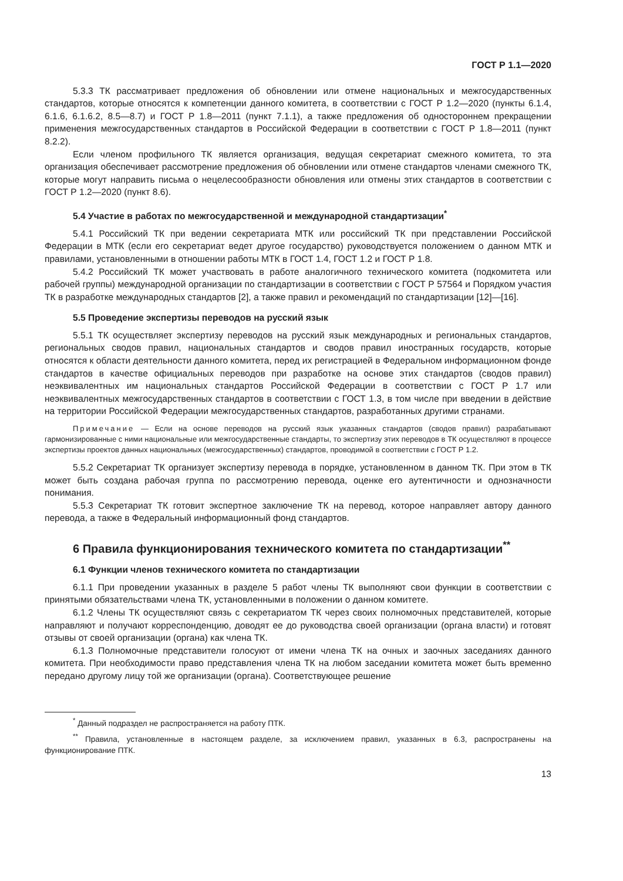ГОСТ Р 1.1—2020
5.3.3 ТК рассматривает предложения об обновлении или отмене национальных и межгосударственных стандартов, которые относятся к компетенции данного комитета, в соответствии с ГОСТ Р 1.2—2020 (пункты 6.1.4, 6.1.6, 6.1.6.2, 8.5—8.7) и ГОСТ Р 1.8—2011 (пункт 7.1.1), а также предложения об одностороннем прекращении применения межгосударственных стандартов в Российской Федерации в соответствии с ГОСТ Р 1.8—2011 (пункт 8.2.2).
Если членом профильного ТК является организация, ведущая секретариат смежного комитета, то эта организация обеспечивает рассмотрение предложения об обновлении или отмене стандартов членами смежного ТК, которые могут направить письма о нецелесообразности обновления или отмены этих стандартов в соответствии с ГОСТ Р 1.2—2020 (пункт 8.6).
5.4 Участие в работах по межгосударственной и международной стандартизации<sup>*</sup>
5.4.1 Российский ТК при ведении секретариата МТК или российский ТК при представлении Российской Федерации в МТК (если его секретариат ведет другое государство) руководствуется положением о данном МТК и правилами, установленными в отношении работы МТК в ГОСТ 1.4, ГОСТ 1.2 и ГОСТ Р 1.8.
5.4.2 Российский ТК может участвовать в работе аналогичного технического комитета (подкомитета или рабочей группы) международной организации по стандартизации в соответствии с ГОСТ Р 57564 и Порядком участия ТК в разработке международных стандартов [2], а также правил и рекомендаций по стандартизации [12]—[16].
5.5 Проведение экспертизы переводов на русский язык
5.5.1 ТК осуществляет экспертизу переводов на русский язык международных и региональных стандартов, региональных сводов правил, национальных стандартов и сводов правил иностранных государств, которые относятся к области деятельности данного комитета, перед их регистрацией в Федеральном информационном фонде стандартов в качестве официальных переводов при разработке на основе этих стандартов (сводов правил) неэквивалентных им национальных стандартов Российской Федерации в соответствии с ГОСТ Р 1.7 или неэквивалентных межгосударственных стандартов в соответствии с ГОСТ 1.3, в том числе при введении в действие на территории Российской Федерации межгосударственных стандартов, разработанных другими странами.
Примечание — Если на основе переводов на русский язык указанных стандартов (сводов правил) разрабатывают гармонизированные с ними национальные или межгосударственные стандарты, то экспертизу этих переводов в ТК осуществляют в процессе экспертизы проектов данных национальных (межгосударственных) стандартов, проводимой в соответствии с ГОСТ Р 1.2.
5.5.2 Секретариат ТК организует экспертизу перевода в порядке, установленном в данном ТК. При этом в ТК может быть создана рабочая группа по рассмотрению перевода, оценке его аутентичности и однозначности понимания.
5.5.3 Секретариат ТК готовит экспертное заключение ТК на перевод, которое направляет автору данного перевода, а также в Федеральный информационный фонд стандартов.
6 Правила функционирования технического комитета по стандартизации<sup>**</sup>
6.1 Функции членов технического комитета по стандартизации
6.1.1 При проведении указанных в разделе 5 работ члены ТК выполняют свои функции в соответствии с принятыми обязательствами члена ТК, установленными в положении о данном комитете.
6.1.2 Члены ТК осуществляют связь с секретариатом ТК через своих полномочных представителей, которые направляют и получают корреспонденцию, доводят ее до руководства своей организации (органа власти) и готовят отзывы от своей организации (органа) как члена ТК.
6.1.3 Полномочные представители голосуют от имени члена ТК на очных и заочных заседаниях данного комитета. При необходимости право представления члена ТК на любом заседании комитета может быть временно передано другому лицу той же организации (органа). Соответствующее решение
<sup>*</sup> Данный подраздел не распространяется на работу ПТК.
<sup>**</sup> Правила, установленные в настоящем разделе, за исключением правил, указанных в 6.3, распространены на функционирование ПТК.
13